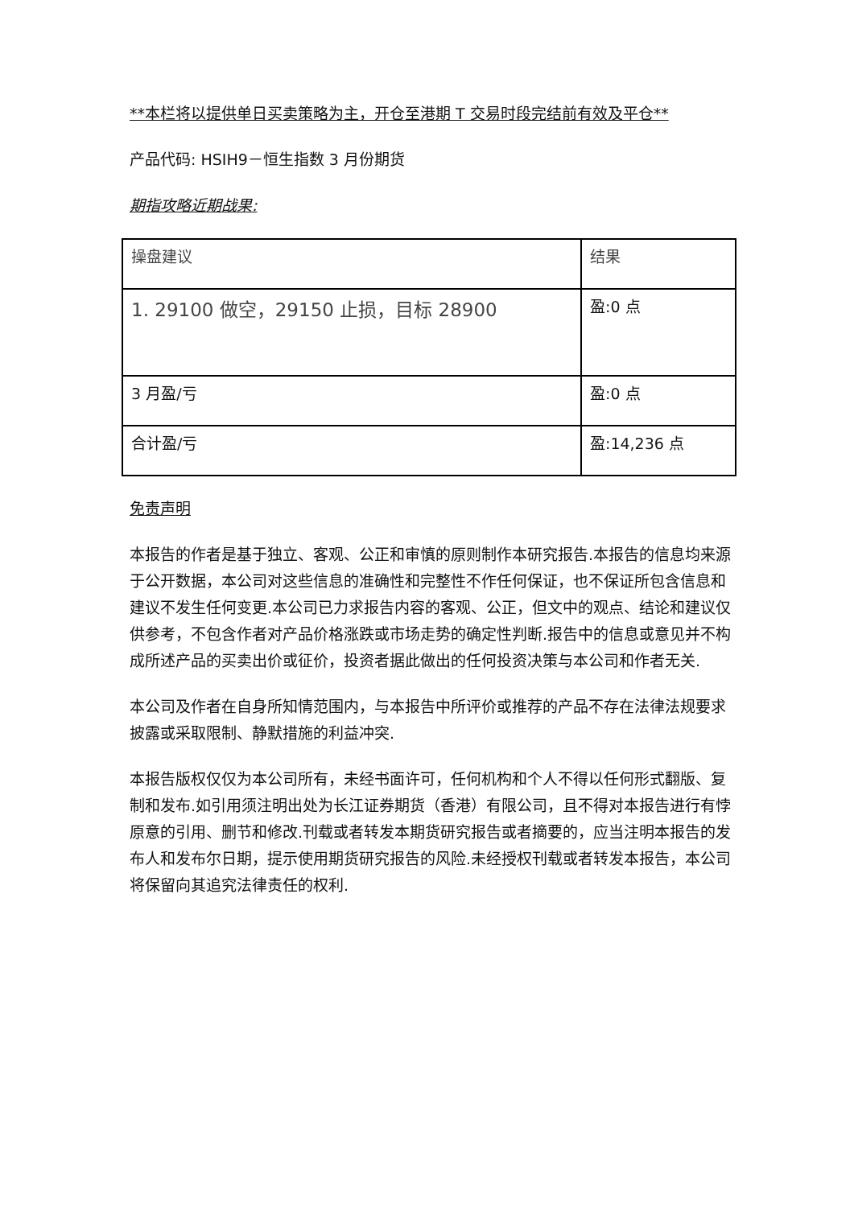**本栏将以提供单日买卖策略为主，开仓至港期 T 交易时段完结前有效及平仓**
产品代码: HSIH9－恒生指数 3 月份期货
期指攻略近期战果:
| 操盘建议 | 结果 |
| 1. 29100 做空，29150 止损，目标 28900 | 盈:0 点 |
| 3 月盈/亏 | 盈:0 点 |
| 合计盈/亏 | 盈:14,236 点 |
免责声明
本报告的作者是基于独立、客观、公正和审慎的原则制作本研究报告.本报告的信息均来源于公开数据，本公司对这些信息的准确性和完整性不作任何保证，也不保证所包含信息和建议不发生任何变更.本公司已力求报告内容的客观、公正，但文中的观点、结论和建议仅供参考，不包含作者对产品价格涨跌或市场走势的确定性判断.报告中的信息或意见并不构成所述产品的买卖出价或征价，投资者据此做出的任何投资决策与本公司和作者无关.
本公司及作者在自身所知情范围内，与本报告中所评价或推荐的产品不存在法律法规要求披露或采取限制、静默措施的利益冲突.
本报告版权仅仅为本公司所有，未经书面许可，任何机构和个人不得以任何形式翻版、复制和发布.如引用须注明出处为长江证券期货（香港）有限公司，且不得对本报告进行有悖原意的引用、删节和修改.刊载或者转发本期货研究报告或者摘要的，应当注明本报告的发布人和发布尔日期，提示使用期货研究报告的风险.未经授权刊载或者转发本报告，本公司将保留向其追究法律责任的权利.